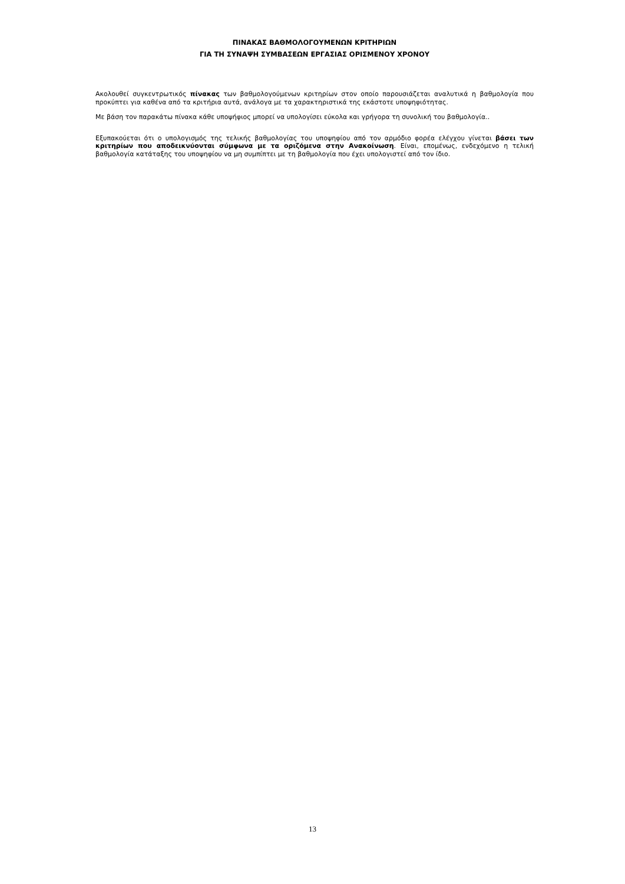ΠΙΝΑΚΑΣ ΒΑΘΜΟΛΟΓΟΥΜΕΝΩΝ ΚΡΙΤΗΡΙΩΝ
ΓΙΑ ΤΗ ΣΥΝΑΨΗ ΣΥΜΒΑΣΕΩΝ ΕΡΓΑΣΙΑΣ ΟΡΙΣΜΕΝΟΥ ΧΡΟΝΟΥ
Ακολουθεί συγκεντρωτικός πίνακας των βαθμολογούμενων κριτηρίων στον οποίο παρουσιάζεται αναλυτικά η βαθμολογία που προκύπτει για καθένα από τα κριτήρια αυτά, ανάλογα με τα χαρακτηριστικά της εκάστοτε υποψηφιότητας.
Με βάση τον παρακάτω πίνακα κάθε υποψήφιος μπορεί να υπολογίσει εύκολα και γρήγορα τη συνολική του βαθμολογία..
Εξυπακούεται ότι ο υπολογισμός της τελικής βαθμολογίας του υποψηφίου από τον αρμόδιο φορέα ελέγχου γίνεται βάσει των κριτηρίων που αποδεικνύονται σύμφωνα με τα οριζόμενα στην Ανακοίνωση. Είναι, επομένως, ενδεχόμενο η τελική βαθμολογία κατάταξης του υποψηφίου να μη συμπίπτει με τη βαθμολογία που έχει υπολογιστεί από τον ίδιο.
13